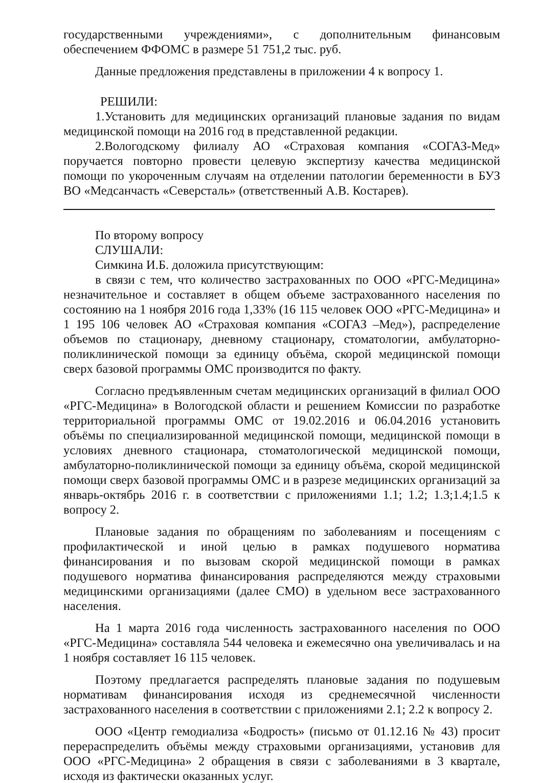государственными учреждениями», с дополнительным финансовым обеспечением ФФОМС в размере 51 751,2 тыс. руб.
Данные предложения представлены в приложении 4 к вопросу 1.
РЕШИЛИ:
1.Установить для медицинских организаций плановые задания по видам медицинской помощи на 2016 год в представленной редакции.
2.Вологодскому филиалу АО «Страховая компания «СОГАЗ-Мед» поручается повторно провести целевую экспертизу качества медицинской помощи по укороченным случаям на отделении патологии беременности в БУЗ ВО «Медсанчасть «Северсталь» (ответственный А.В. Костарев).
По второму вопросу
СЛУШАЛИ:
Симкина И.Б. доложила присутствующим:
в связи с тем, что количество застрахованных по ООО «РГС-Медицина» незначительное и составляет в общем объеме застрахованного населения по состоянию на 1 ноября 2016 года 1,33% (16 115 человек ООО «РГС-Медицина» и 1 195 106 человек АО «Страховая компания «СОГАЗ –Мед»), распределение объемов по стационару, дневному стационару, стоматологии, амбулаторно-поликлинической помощи за единицу объёма, скорой медицинской помощи сверх базовой программы ОМС производится по факту.
Согласно предъявленным счетам медицинских организаций в филиал ООО «РГС-Медицина» в Вологодской области и решением Комиссии по разработке территориальной программы ОМС от 19.02.2016 и 06.04.2016 установить объёмы по специализированной медицинской помощи, медицинской помощи в условиях дневного стационара, стоматологической медицинской помощи, амбулаторно-поликлинической помощи за единицу объёма, скорой медицинской помощи сверх базовой программы ОМС и в разрезе медицинских организаций за январь-октябрь 2016 г. в соответствии с приложениями 1.1; 1.2; 1.3;1.4;1.5 к вопросу 2.
Плановые задания по обращениям по заболеваниям и посещениям с профилактической и иной целью в рамках подушевого норматива финансирования и по вызовам скорой медицинской помощи в рамках подушевого норматива финансирования распределяются между страховыми медицинскими организациями (далее СМО) в удельном весе застрахованного населения.
На 1 марта 2016 года численность застрахованного населения по ООО «РГС-Медицина» составляла 544 человека и ежемесячно она увеличивалась и на 1 ноября составляет 16 115 человек.
Поэтому предлагается распределять плановые задания по подушевым нормативам финансирования исходя из среднемесячной численности застрахованного населения в соответствии с приложениями 2.1; 2.2 к вопросу 2.
ООО «Центр гемодиализа «Бодрость» (письмо от 01.12.16 № 43) просит перераспределить объёмы между страховыми организациями, установив для ООО «РГС-Медицина» 2 обращения в связи с заболеваниями в 3 квартале, исходя из фактически оказанных услуг.